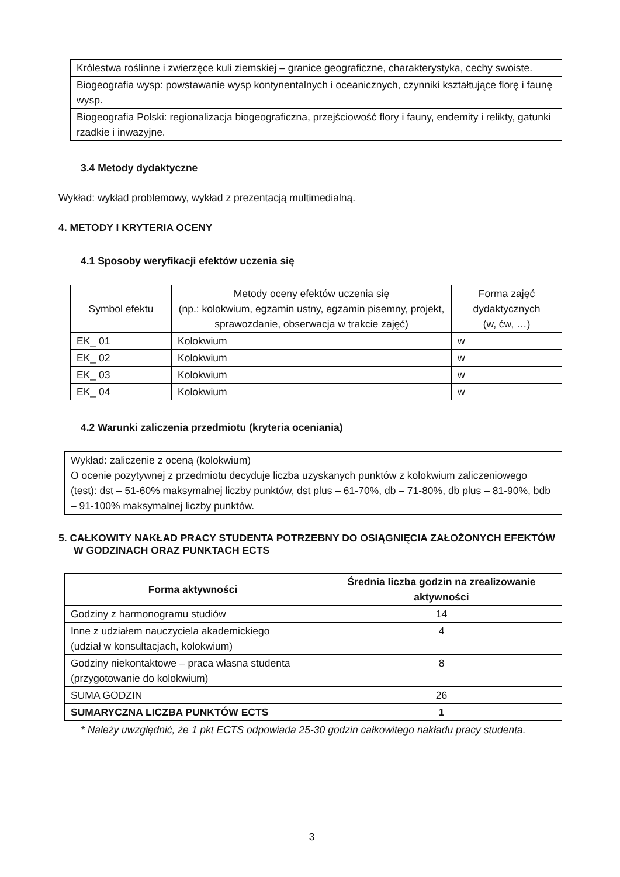| Królestwa roślinne i zwierzęce kuli ziemskiej – granice geograficzne, charakterystyka, cechy swoiste. |
| Biogeografia wysp: powstawanie wysp kontynentalnych i oceanicznych, czynniki kształtujące florę i faunę wysp. |
| Biogeografia Polski: regionalizacja biogeograficzna, przejściowość flory i fauny, endemity i relikty, gatunki rzadkie i inwazyjne. |
3.4 Metody dydaktyczne
Wykład: wykład problemowy, wykład z prezentacją multimedialną.
4. METODY I KRYTERIA OCENY
4.1 Sposoby weryfikacji efektów uczenia się
| Symbol efektu | Metody oceny efektów uczenia się (np.: kolokwium, egzamin ustny, egzamin pisemny, projekt, sprawozdanie, obserwacja w trakcie zajęć) | Forma zajęć dydaktycznych (w, ćw, …) |
| EK_ 01 | Kolokwium | w |
| EK_ 02 | Kolokwium | w |
| EK_ 03 | Kolokwium | w |
| EK_ 04 | Kolokwium | w |
4.2 Warunki zaliczenia przedmiotu (kryteria oceniania)
| Wykład: zaliczenie z oceną (kolokwium) O ocenie pozytywnej z przedmiotu decyduje liczba uzyskanych punktów z kolokwium zaliczeniowego (test): dst – 51-60% maksymalnej liczby punktów, dst plus – 61-70%, db – 71-80%, db plus – 81-90%, bdb – 91-100% maksymalnej liczby punktów. |
5. CAŁKOWITY NAKŁAD PRACY STUDENTA POTRZEBNY DO OSIĄGNIĘCIA ZAŁOŻONYCH EFEKTÓW W GODZINACH ORAZ PUNKTACH ECTS
| Forma aktywności | Średnia liczba godzin na zrealizowanie aktywności |
| --- | --- |
| Godziny z harmonogramu studiów | 14 |
| Inne z udziałem nauczyciela akademickiego (udział w konsultacjach, kolokwium) | 4 |
| Godziny niekontaktowe – praca własna studenta (przygotowanie do kolokwium) | 8 |
| SUMA GODZIN | 26 |
| SUMARYCZNA LICZBA PUNKTÓW ECTS | 1 |
* Należy uwzględnić, że 1 pkt ECTS odpowiada 25-30 godzin całkowitego nakładu pracy studenta.
3